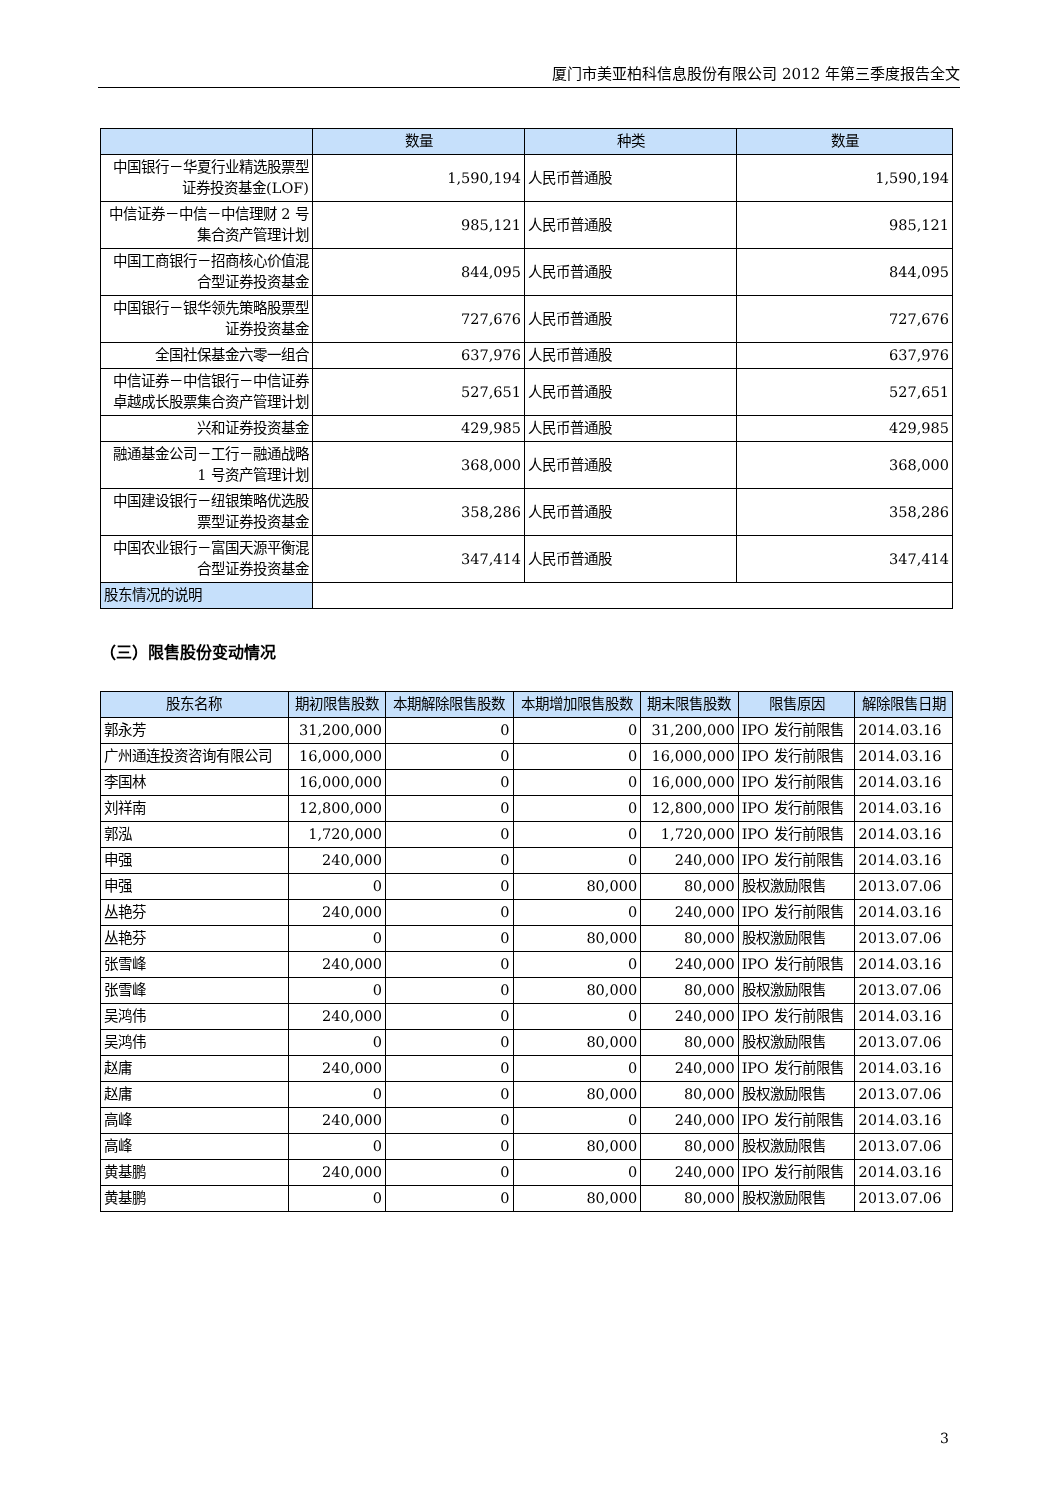厦门市美亚柏科信息股份有限公司 2012 年第三季度报告全文
| | 数量 | 种类 | 数量 |
| --- | --- | --- | --- |
| 中国银行－华夏行业精选股票型证券投资基金(LOF) | 1,590,194 | 人民币普通股 | 1,590,194 |
| 中信证券－中信－中信理财 2 号集合资产管理计划 | 985,121 | 人民币普通股 | 985,121 |
| 中国工商银行－招商核心价值混合型证券投资基金 | 844,095 | 人民币普通股 | 844,095 |
| 中国银行－银华领先策略股票型证券投资基金 | 727,676 | 人民币普通股 | 727,676 |
| 全国社保基金六零一组合 | 637,976 | 人民币普通股 | 637,976 |
| 中信证券－中信银行－中信证券卓越成长股票集合资产管理计划 | 527,651 | 人民币普通股 | 527,651 |
| 兴和证券投资基金 | 429,985 | 人民币普通股 | 429,985 |
| 融通基金公司－工行－融通战略 1 号资产管理计划 | 368,000 | 人民币普通股 | 368,000 |
| 中国建设银行－纽银策略优选股票型证券投资基金 | 358,286 | 人民币普通股 | 358,286 |
| 中国农业银行－富国天源平衡混合型证券投资基金 | 347,414 | 人民币普通股 | 347,414 |
| 股东情况的说明 | | | |
（三）限售股份变动情况
| 股东名称 | 期初限售股数 | 本期解除限售股数 | 本期增加限售股数 | 期末限售股数 | 限售原因 | 解除限售日期 |
| --- | --- | --- | --- | --- | --- | --- |
| 郭永芳 | 31,200,000 | 0 | 0 | 31,200,000 | IPO 发行前限售 | 2014.03.16 |
| 广州通连投资咨询有限公司 | 16,000,000 | 0 | 0 | 16,000,000 | IPO 发行前限售 | 2014.03.16 |
| 李国林 | 16,000,000 | 0 | 0 | 16,000,000 | IPO 发行前限售 | 2014.03.16 |
| 刘祥南 | 12,800,000 | 0 | 0 | 12,800,000 | IPO 发行前限售 | 2014.03.16 |
| 郭泓 | 1,720,000 | 0 | 0 | 1,720,000 | IPO 发行前限售 | 2014.03.16 |
| 申强 | 240,000 | 0 | 0 | 240,000 | IPO 发行前限售 | 2014.03.16 |
| 申强 | 0 | 0 | 80,000 | 80,000 | 股权激励限售 | 2013.07.06 |
| 丛艳芬 | 240,000 | 0 | 0 | 240,000 | IPO 发行前限售 | 2014.03.16 |
| 丛艳芬 | 0 | 0 | 80,000 | 80,000 | 股权激励限售 | 2013.07.06 |
| 张雪峰 | 240,000 | 0 | 0 | 240,000 | IPO 发行前限售 | 2014.03.16 |
| 张雪峰 | 0 | 0 | 80,000 | 80,000 | 股权激励限售 | 2013.07.06 |
| 吴鸿伟 | 240,000 | 0 | 0 | 240,000 | IPO 发行前限售 | 2014.03.16 |
| 吴鸿伟 | 0 | 0 | 80,000 | 80,000 | 股权激励限售 | 2013.07.06 |
| 赵庸 | 240,000 | 0 | 0 | 240,000 | IPO 发行前限售 | 2014.03.16 |
| 赵庸 | 0 | 0 | 80,000 | 80,000 | 股权激励限售 | 2013.07.06 |
| 高峰 | 240,000 | 0 | 0 | 240,000 | IPO 发行前限售 | 2014.03.16 |
| 高峰 | 0 | 0 | 80,000 | 80,000 | 股权激励限售 | 2013.07.06 |
| 黄基鹏 | 240,000 | 0 | 0 | 240,000 | IPO 发行前限售 | 2014.03.16 |
| 黄基鹏 | 0 | 0 | 80,000 | 80,000 | 股权激励限售 | 2013.07.06 |
3